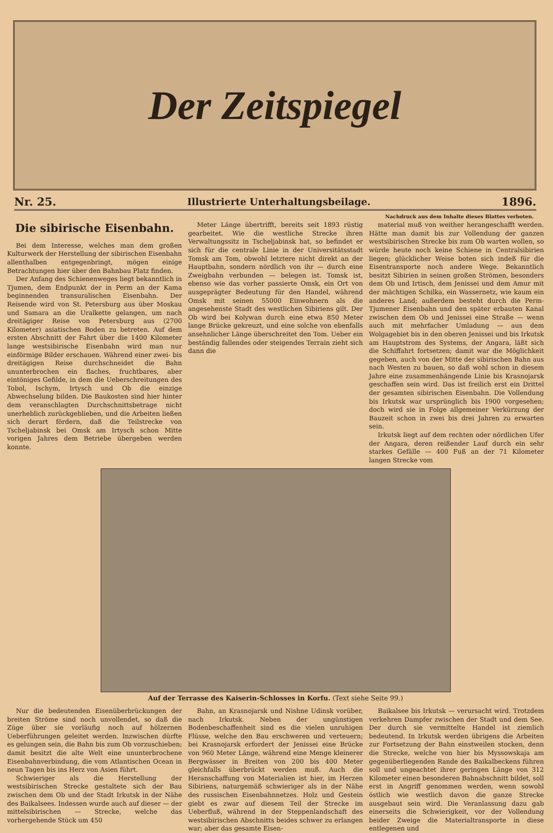Der Zeitspiegel
Nr. 25. Illustrierte Unterhaltungsbeilage. 1896.
Nachdruck aus dem Inhalte dieses Blattes verboten.
Die sibirische Eisenbahn.
Bei dem Interesse, welches man dem großen Kulturwerk der Herstellung der sibirischen Eisenbahn allenthalben entgegenbringt, mögen einige Betrachtungen hier über den Bahnbau Platz finden.
Der Anfang des Schienenweges liegt bekanntlich in Tjumen, dem Endpunkt der in Perm an der Kama beginnenden transuralischen Eisenbahn. Der Reisende wird von St. Petersburg aus über Moskau und Samara an die Uralkette gelangen, um nach dreitägiger Reise von Petersburg aus (2700 Kilometer) asiatischen Boden zu betreten. Auf dem ersten Abschnitt der Fahrt über die 1400 Kilometer lange westsibirische Eisenbahn wird man nur einförmige Bilder erschauen. Während einer zwei- bis dreitägigen Reise durchschneidet die Bahn ununterbrochen ein flaches, fruchtbares, aber eintöniges Gefilde, in dem die Ueberschreitungen des Tobol, Ischym, Irtysch und Ob die einzige Abwechselung bilden. Die Baukosten sind hier hinter dem veranschlagten Durchschnittsbetrage nicht unerheblich zurückgeblieben, und die Arbeiten ließen sich derart fördern, daß die Teilstrecke von Tscheljabinsk bei Omsk am Irtysch schon Mitte vorigen Jahres dem Betriebe übergeben werden konnte.
Meter Länge übertrifft, bereits seit 1893 rüstig gearbeitet. Wie die westliche Strecke ihren Verwaltungssitz in Tscheljabinsk hat, so befindet er sich für die centrale Linie in der Universitätsstadt Tomsk am Tom, obwohl letztere nicht direkt an der Hauptbahn, sondern nördlich von ihr — durch eine Zweigbahn verbunden — belegen ist. Tomsk ist, ebenso wie das vorher passierte Omsk, ein Ort von ausgeprägter Bedeutung für den Handel, während Omsk mit seinen 55000 Einwohnern als die angesehenste Stadt des westlichen Sibiriens gilt. Der Ob wird bei Kolywan durch eine etwa 850 Meter lange Brücke gekreuzt, und eine solche von ebenfalls ansehnlicher Länge überschreitet den Tom. Ueber ein beständig fallendes oder steigendes Terrain zieht sich dann die
material muß von weither herangeschafft werden. Hätte man damit bis zur Vollendung der ganzen westsibirischen Strecke bis zum Ob warten wollen, so würde heute noch keine Schiene in Centralsibirien liegen; glücklicher Weise boten sich indeß für die Eisentransporte noch andere Wege. Bekanntlich besitzt Sibirien in seinen großen Strömen, besonders dem Ob und Irtisch, dem Jenissei und dem Amur mit der mächtigen Schilka, ein Wassernetz, wie kaum ein anderes Land; außerdem besteht durch die Perm-Tjumener Eisenbahn und den später erbauten Kanal zwischen dem Ob und Jenissei eine Straße — wenn auch mit mehrfacher Umladung — aus dem Wolgagebiet bis in den oberen Jenissei und bis Irkutsk am Hauptstrom des Systems, der Angara, läßt sich die Schiffahrt fortsetzen; damit war die Möglichkeit gegeben, auch von der Mitte der sibirischen Bahn aus nach Westen zu bauen, so daß wohl schon in diesem Jahre eine zusammenhängende Linie bis Krasnojarsk geschaffen sein wird. Das ist freilich erst ein Drittel der gesamten sibirischen Eisenbahn. Die Vollendung bis Irkutsk war ursprünglich bis 1900 vorgesehen; doch wird sie in Folge allgemeiner Verkürzung der Bauzeit schon in zwei bis drei Jahren zu erwarten sein.
Irkutsk liegt auf dem rechten oder nördlichen Ufer der Angara, deren reißender Lauf durch ein sehr starkes Gefälle — 400 Fuß an der 71 Kilometer langen Strecke vom
Auf der Terrasse des Kaiserin-Schlosses in Korfu. (Text siehe Seite 99.)
Nur die bedeutenden Eisenüberbrückungen der breiten Ströme sind noch unvollendet, so daß die Züge über sie vorläufig noch auf hölzernen Ueberführungen geleitet werden. Inzwischen dürfte es gelungen sein, die Bahn bis zum Ob vorzuschieben; damit besitzt die alte Welt eine ununterbrochene Eisenbahnverbindung, die vom Atlantischen Ocean in neun Tagen bis ins Herz von Asien führt.
Schwieriger als die Herstellung der westsibirischen Strecke gestaltete sich der Bau zwischen dem Ob und der Stadt Irkutsk in der Nähe des Baikalsees. Indessen wurde auch auf dieser — der mittelsibirischen — Strecke, welche das vorhergehende Stück um 450
Bahn, an Krasnojarsk und Nishne Udinsk vorüber, nach Irkutsk. Neben der ungünstigen Bodenbeschaffenheit sind es die vielen unruhigen Flüsse, welche den Bau erschweren und verteuern; bei Krasnojarsk erfordert der Jenissei eine Brücke von 960 Meter Länge, während eine Menge kleinerer Bergwässer in Breiten von 200 bis 400 Meter gleichfalls überbrückt werden muß. Auch die Heranschaffung von Materialien ist hier, im Herzen Sibiriens, naturgemäß schwieriger als in der Nähe des russischen Eisenbahnnetzes. Holz und Gestein giebt es zwar auf diesem Teil der Strecke im Ueberfluß, während in der Steppenlandschaft des westsibirischen Abschnitts beides schwer zu erlangen war; aber das gesamte Eisen-
Baikalsee bis Irkutsk — verursacht wird. Trotzdem verkehren Dampfer zwischen der Stadt und dem See. Der durch sie vermittelte Handel ist ziemlich bedeutend. In Irkutsk werden übrigens die Arbeiten zur Fortsetzung der Bahn einstweilen stocken, denn die Strecke, welche von hier bis Myssowskaja am gegenüberliegenden Rande des Baikalbeckens führen soll und ungeachtet ihrer geringen Länge von 312 Kilometer einen besonderen Bahnabschnitt bildet, soll erst in Angriff genommen werden, wenn sowohl östlich wie westlich davon die ganze Strecke ausgebaut sein wird. Die Veranlassung dazu gab einerseits die Schwierigkeit, vor der Vollendung beider Zweige die Materialtransporte in diese entlegenen und